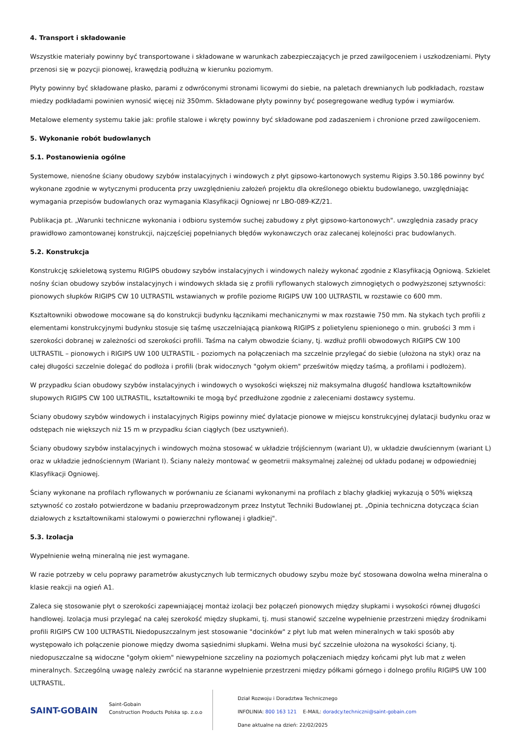4. Transport i składowanie
Wszystkie materiały powinny być transportowane i składowane w warunkach zabezpieczających je przed zawilgoceniem i uszkodzeniami. Płyty przenosi się w pozycji pionowej, krawędzią podłużną w kierunku poziomym.
Płyty powinny być składowane płasko, parami z odwróconymi stronami licowymi do siebie, na paletach drewnianych lub podkładach, rozstaw miedzy podkładami powinien wynosić więcej niż 350mm. Składowane płyty powinny być posegregowane według typów i wymiarów.
Metalowe elementy systemu takie jak: profile stalowe i wkręty powinny być składowane pod zadaszeniem i chronione przed zawilgoceniem.
5. Wykonanie robót budowlanych
5.1. Postanowienia ogólne
Systemowe, nienośne ściany obudowy szybów instalacyjnych i windowych z płyt gipsowo-kartonowych systemu Rigips 3.50.186 powinny być wykonane zgodnie w wytycznymi producenta przy uwzględnieniu założeń projektu dla określonego obiektu budowlanego, uwzględniając wymagania przepisów budowlanych oraz wymagania Klasyfikacji Ogniowej nr LBO-089-KZ/21.
Publikacja pt. „Warunki techniczne wykonania i odbioru systemów suchej zabudowy z płyt gipsowo-kartonowych". uwzględnia zasady pracy prawidłowo zamontowanej konstrukcji, najczęściej popełnianych błędów wykonawczych oraz zalecanej kolejności prac budowlanych.
5.2. Konstrukcja
Konstrukcję szkieletową systemu RIGIPS obudowy szybów instalacyjnych i windowych należy wykonać zgodnie z Klasyfikacją Ogniową. Szkielet nośny ścian obudowy szybów instalacyjnych i windowych składa się z profili ryflowanych stalowych zimnogiętych o podwyższonej sztywności: pionowych słupków RIGIPS CW 10 ULTRASTIL wstawianych w profile poziome RIGIPS UW 100 ULTRASTIL w rozstawie co 600 mm.
Kształtowniki obwodowe mocowane są do konstrukcji budynku łącznikami mechanicznymi w max rozstawie 750 mm. Na stykach tych profili z elementami konstrukcyjnymi budynku stosuje się taśmę uszczelniającą piankową RIGIPS z polietylenu spienionego o min. grubości 3 mm i szerokości dobranej w zależności od szerokości profili. Taśma na całym obwodzie ściany, tj. wzdłuż profili obwodowych RIGIPS CW 100 ULTRASTIL – pionowych i RIGIPS UW 100 ULTRASTIL - poziomych na połączeniach ma szczelnie przylegać do siebie (ułożona na styk) oraz na całej długości szczelnie dolegać do podłoża i profili (brak widocznych "gołym okiem" prześwitów między taśmą, a profilami i podłożem).
W przypadku ścian obudowy szybów instalacyjnych i windowych o wysokości większej niż maksymalna długość handlowa kształtowników słupowych RIGIPS CW 100 ULTRASTIL, kształtowniki te mogą być przedłużone zgodnie z zaleceniami dostawcy systemu.
Ściany obudowy szybów windowych i instalacyjnych Rigips powinny mieć dylatacje pionowe w miejscu konstrukcyjnej dylatacji budynku oraz w odstępach nie większych niż 15 m w przypadku ścian ciągłych (bez usztywnień).
Ściany obudowy szybów instalacyjnych i windowych można stosować w układzie trójściennym (wariant U), w układzie dwuściennym (wariant L) oraz w układzie jednościennym (Wariant I). Ściany należy montować w geometrii maksymalnej zależnej od układu podanej w odpowiedniej Klasyfikacji Ogniowej.
Ściany wykonane na profilach ryflowanych w porównaniu ze ścianami wykonanymi na profilach z blachy gładkiej wykazują o 50% większą sztywność co zostało potwierdzone w badaniu przeprowadzonym przez Instytut Techniki Budowlanej pt. „Opinia techniczna dotycząca ścian działowych z kształtownikami stalowymi o powierzchni ryflowanej i gładkiej".
5.3. Izolacja
Wypełnienie wełną mineralną nie jest wymagane.
W razie potrzeby w celu poprawy parametrów akustycznych lub termicznych obudowy szybu może być stosowana dowolna wełna mineralna o klasie reakcji na ogień A1.
Zaleca się stosowanie płyt o szerokości zapewniającej montaż izolacji bez połączeń pionowych między słupkami i wysokości równej długości handlowej. Izolacja musi przylegać na całej szerokość między słupkami, tj. musi stanowić szczelne wypełnienie przestrzeni między środnikami profili RIGIPS CW 100 ULTRASTIL Niedopuszczalnym jest stosowanie "docinków" z płyt lub mat wełen mineralnych w taki sposób aby występowało ich połączenie pionowe między dwoma sąsiednimi słupkami. Wełna musi być szczelnie ułożona na wysokości ściany, tj. niedopuszczalne są widoczne "gołym okiem" niewypełnione szczeliny na poziomych połączeniach między końcami płyt lub mat z wełen mineralnych. Szczególną uwagę należy zwrócić na staranne wypełnienie przestrzeni między półkami górnego i dolnego profilu RIGIPS UW 100 ULTRASTIL.
SAINT-GOBAIN
Saint-Gobain
Construction Products Polska sp. z.o.o
Dział Rozwoju i Doradztwa Technicznego
INFOLINIA: 800 163 121 E-MAIL: doradcy.techniczni@saint-gobain.com
Dane aktualne na dzień: 22/02/2025